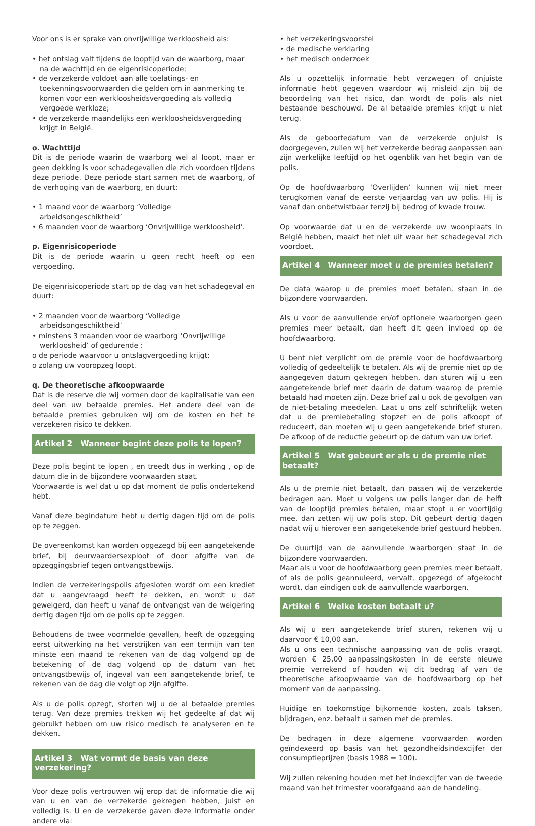Voor ons is er sprake van onvrijwillige werkloosheid als:
• het ontslag valt tijdens de looptijd van de waarborg, maar na de wachttijd en de eigenrisicoperiode;
• de verzekerde voldoet aan alle toelatings- en toekenningsvoorwaarden die gelden om in aanmerking te komen voor een werkloosheidsvergoeding als volledig vergoede werkloze;
• de verzekerde maandelijks een werkloosheidsvergoeding krijgt in België.
o. Wachttijd
Dit is de periode waarin de waarborg wel al loopt, maar er geen dekking is voor schadegevallen die zich voordoen tijdens deze periode. Deze periode start samen met de waarborg, of de verhoging van de waarborg, en duurt:
• 1 maand voor de waarborg ‘Volledige arbeidsongeschiktheid’
• 6 maanden voor de waarborg ‘Onvrijwillige werkloosheid’.
p. Eigenrisicoperiode
Dit is de periode waarin u geen recht heeft op een vergoeding.
De eigenrisicoperiode start op de dag van het schadegeval en duurt:
• 2 maanden voor de waarborg ‘Volledige arbeidsongeschiktheid’
• minstens 3 maanden voor de waarborg ‘Onvrijwillige werkloosheid’ of gedurende :
o de periode waarvoor u ontslagvergoeding krijgt;
o zolang uw vooropzeg loopt.
q. De theoretische afkoopwaarde
Dat is de reserve die wij vormen door de kapitalisatie van een deel van uw betaalde premies. Het andere deel van de betaalde premies gebruiken wij om de kosten en het te verzekeren risico te dekken.
Artikel 2 Wanneer begint deze polis te lopen?
Deze polis begint te lopen , en treedt dus in werking , op de datum die in de bijzondere voorwaarden staat.
Voorwaarde is wel dat u op dat moment de polis ondertekend hebt.
Vanaf deze begindatum hebt u dertig dagen tijd om de polis op te zeggen.
De overeenkomst kan worden opgezegd bij een aangetekende brief, bij deurwaardersexploot of door afgifte van de opzeggingsbrief tegen ontvangstbewijs.
Indien de verzekeringspolis afgesloten wordt om een krediet dat u aangevraagd heeft te dekken, en wordt u dat geweigerd, dan heeft u vanaf de ontvangst van de weigering dertig dagen tijd om de polis op te zeggen.
Behoudens de twee voormelde gevallen, heeft de opzegging eerst uitwerking na het verstrijken van een termijn van ten minste een maand te rekenen van de dag volgend op de betekening of de dag volgend op de datum van het ontvangstbewijs of, ingeval van een aangetekende brief, te rekenen van de dag die volgt op zijn afgifte.
Als u de polis opzegt, storten wij u de al betaalde premies terug. Van deze premies trekken wij het gedeelte af dat wij gebruikt hebben om uw risico medisch te analyseren en te dekken.
Artikel 3 Wat vormt de basis van deze verzekering?
Voor deze polis vertrouwen wij erop dat de informatie die wij van u en van de verzekerde gekregen hebben, juist en volledig is. U en de verzekerde gaven deze informatie onder andere via:
• het verzekeringsvoorstel
• de medische verklaring
• het medisch onderzoek
Als u opzettelijk informatie hebt verzwegen of onjuiste informatie hebt gegeven waardoor wij misleid zijn bij de beoordeling van het risico, dan wordt de polis als niet bestaande beschouwd. De al betaalde premies krijgt u niet terug.
Als de geboortedatum van de verzekerde onjuist is doorgegeven, zullen wij het verzekerde bedrag aanpassen aan zijn werkelijke leeftijd op het ogenblik van het begin van de polis.
Op de hoofdwaarborg ‘Overlijden’ kunnen wij niet meer terugkomen vanaf de eerste verjaardag van uw polis. Hij is vanaf dan onbetwistbaar tenzij bij bedrog of kwade trouw.
Op voorwaarde dat u en de verzekerde uw woonplaats in België hebben, maakt het niet uit waar het schadegeval zich voordoet.
Artikel 4 Wanneer moet u de premies betalen?
De data waarop u de premies moet betalen, staan in de bijzondere voorwaarden.
Als u voor de aanvullende en/of optionele waarborgen geen premies meer betaalt, dan heeft dit geen invloed op de hoofdwaarborg.
U bent niet verplicht om de premie voor de hoofdwaarborg volledig of gedeeltelijk te betalen. Als wij de premie niet op de aangegeven datum gekregen hebben, dan sturen wij u een aangetekende brief met daarin de datum waarop de premie betaald had moeten zijn. Deze brief zal u ook de gevolgen van de niet-betaling meedelen. Laat u ons zelf schriftelijk weten dat u de premiebetaling stopzet en de polis afkoopt of reduceert, dan moeten wij u geen aangetekende brief sturen. De afkoop of de reductie gebeurt op de datum van uw brief.
Artikel 5 Wat gebeurt er als u de premie niet betaalt?
Als u de premie niet betaalt, dan passen wij de verzekerde bedragen aan. Moet u volgens uw polis langer dan de helft van de looptijd premies betalen, maar stopt u er voortijdig mee, dan zetten wij uw polis stop. Dit gebeurt dertig dagen nadat wij u hierover een aangetekende brief gestuurd hebben.
De duurtijd van de aanvullende waarborgen staat in de bijzondere voorwaarden.
Maar als u voor de hoofdwaarborg geen premies meer betaalt, of als de polis geannuleerd, vervalt, opgezegd of afgekocht wordt, dan eindigen ook de aanvullende waarborgen.
Artikel 6 Welke kosten betaalt u?
Als wij u een aangetekende brief sturen, rekenen wij u daarvoor € 10,00 aan.
Als u ons een technische aanpassing van de polis vraagt, worden € 25,00 aanpassingskosten in de eerste nieuwe premie verrekend of houden wij dit bedrag af van de theoretische afkoopwaarde van de hoofdwaarborg op het moment van de aanpassing.
Huidige en toekomstige bijkomende kosten, zoals taksen, bijdragen, enz. betaalt u samen met de premies.
De bedragen in deze algemene voorwaarden worden geïndexeerd op basis van het gezondheidsindexcijfer der consumptieprijzen (basis 1988 = 100).
Wij zullen rekening houden met het indexcijfer van de tweede maand van het trimester voorafgaand aan de handeling.